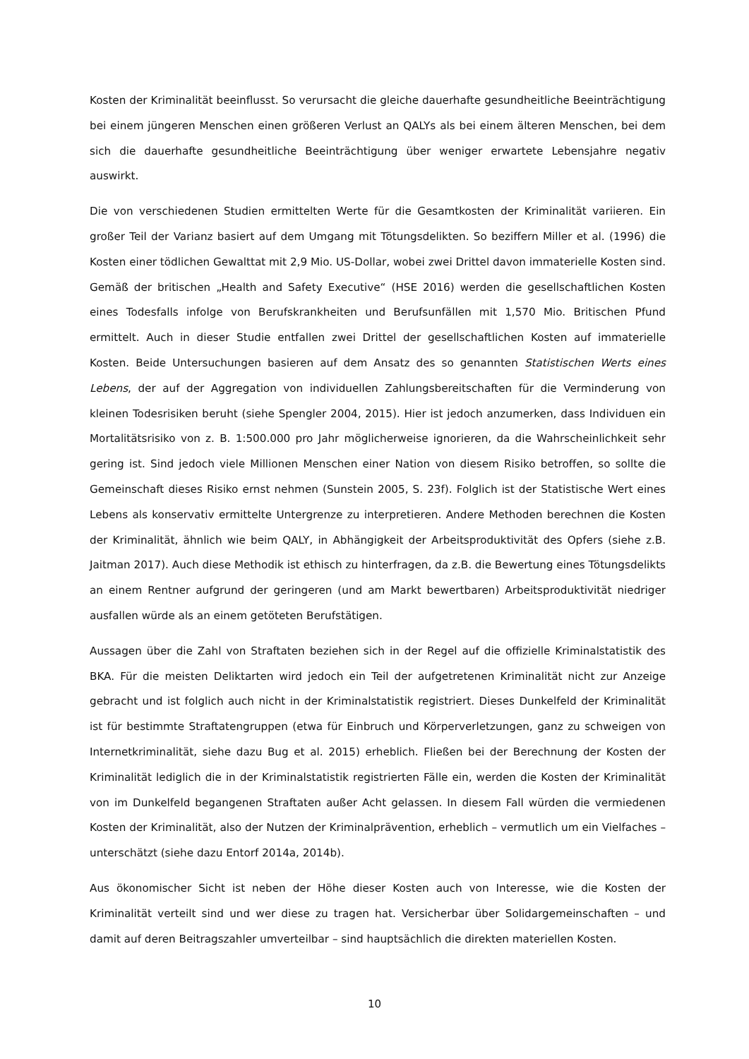Kosten der Kriminalität beeinflusst. So verursacht die gleiche dauerhafte gesundheitliche Beeinträchtigung bei einem jüngeren Menschen einen größeren Verlust an QALYs als bei einem älteren Menschen, bei dem sich die dauerhafte gesundheitliche Beeinträchtigung über weniger erwartete Lebensjahre negativ auswirkt.
Die von verschiedenen Studien ermittelten Werte für die Gesamtkosten der Kriminalität variieren. Ein großer Teil der Varianz basiert auf dem Umgang mit Tötungsdelikten. So beziffern Miller et al. (1996) die Kosten einer tödlichen Gewalttat mit 2,9 Mio. US-Dollar, wobei zwei Drittel davon immaterielle Kosten sind. Gemäß der britischen „Health and Safety Executive“ (HSE 2016) werden die gesellschaftlichen Kosten eines Todesfalls infolge von Berufskrankheiten und Berufsunfällen mit 1,570 Mio. Britischen Pfund ermittelt. Auch in dieser Studie entfallen zwei Drittel der gesellschaftlichen Kosten auf immaterielle Kosten. Beide Untersuchungen basieren auf dem Ansatz des so genannten Statistischen Werts eines Lebens, der auf der Aggregation von individuellen Zahlungsbereitschaften für die Verminderung von kleinen Todesrisiken beruht (siehe Spengler 2004, 2015). Hier ist jedoch anzumerken, dass Individuen ein Mortalitätsrisiko von z. B. 1:500.000 pro Jahr möglicherweise ignorieren, da die Wahrscheinlichkeit sehr gering ist. Sind jedoch viele Millionen Menschen einer Nation von diesem Risiko betroffen, so sollte die Gemeinschaft dieses Risiko ernst nehmen (Sunstein 2005, S. 23f). Folglich ist der Statistische Wert eines Lebens als konservativ ermittelte Untergrenze zu interpretieren. Andere Methoden berechnen die Kosten der Kriminalität, ähnlich wie beim QALY, in Abhängigkeit der Arbeitsproduktivität des Opfers (siehe z.B. Jaitman 2017). Auch diese Methodik ist ethisch zu hinterfragen, da z.B. die Bewertung eines Tötungsdelikts an einem Rentner aufgrund der geringeren (und am Markt bewertbaren) Arbeitsproduktivität niedriger ausfallen würde als an einem getöteten Berufstätigen.
Aussagen über die Zahl von Straftaten beziehen sich in der Regel auf die offizielle Kriminalstatistik des BKA. Für die meisten Deliktarten wird jedoch ein Teil der aufgetretenen Kriminalität nicht zur Anzeige gebracht und ist folglich auch nicht in der Kriminalstatistik registriert. Dieses Dunkelfeld der Kriminalität ist für bestimmte Straftatengruppen (etwa für Einbruch und Körperverletzungen, ganz zu schweigen von Internetkriminalität, siehe dazu Bug et al. 2015) erheblich. Fließen bei der Berechnung der Kosten der Kriminalität lediglich die in der Kriminalstatistik registrierten Fälle ein, werden die Kosten der Kriminalität von im Dunkelfeld begangenen Straftaten außer Acht gelassen. In diesem Fall würden die vermiedenen Kosten der Kriminalität, also der Nutzen der Kriminalprävention, erheblich – vermutlich um ein Vielfaches – unterschätzt (siehe dazu Entorf 2014a, 2014b).
Aus ökonomischer Sicht ist neben der Höhe dieser Kosten auch von Interesse, wie die Kosten der Kriminalität verteilt sind und wer diese zu tragen hat. Versicherbar über Solidargemeinschaften – und damit auf deren Beitragszahler umverteilbar – sind hauptsächlich die direkten materiellen Kosten.
10